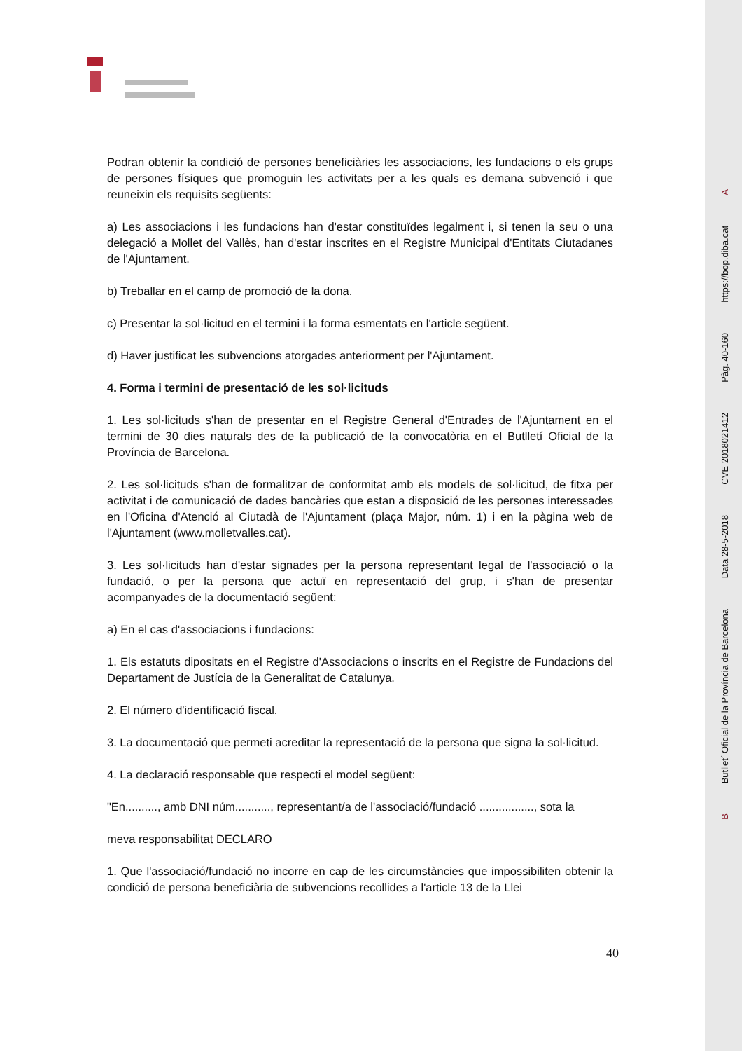Podran obtenir la condició de persones beneficiàries les associacions, les fundacions o els grups de persones físiques que promoguin les activitats per a les quals es demana subvenció i que reuneixin els requisits següents:
a) Les associacions i les fundacions han d'estar constituïdes legalment i, si tenen la seu o una delegació a Mollet del Vallès, han d'estar inscrites en el Registre Municipal d'Entitats Ciutadanes de l'Ajuntament.
b) Treballar en el camp de promoció de la dona.
c) Presentar la sol·licitud en el termini i la forma esmentats en l'article següent.
d) Haver justificat les subvencions atorgades anteriorment per l'Ajuntament.
4. Forma i termini de presentació de les sol·licituds
1. Les sol·licituds s'han de presentar en el Registre General d'Entrades de l'Ajuntament en el termini de 30 dies naturals des de la publicació de la convocatòria en el Butlletí Oficial de la Província de Barcelona.
2. Les sol·licituds s'han de formalitzar de conformitat amb els models de sol·licitud, de fitxa per activitat i de comunicació de dades bancàries que estan a disposició de les persones interessades en l'Oficina d'Atenció al Ciutadà de l'Ajuntament (plaça Major, núm. 1) i en la pàgina web de l'Ajuntament (www.molletvalles.cat).
3. Les sol·licituds han d'estar signades per la persona representant legal de l'associació o la fundació, o per la persona que actuï en representació del grup, i s'han de presentar acompanyades de la documentació següent:
a) En el cas d'associacions i fundacions:
1. Els estatuts dipositats en el Registre d'Associacions o inscrits en el Registre de Fundacions del Departament de Justícia de la Generalitat de Catalunya.
2. El número d'identificació fiscal.
3. La documentació que permeti acreditar la representació de la persona que signa la sol·licitud.
4. La declaració responsable que respecti el model següent:
"En.........., amb DNI núm..........., representant/a de l'associació/fundació ................., sota la
meva responsabilitat DECLARO
1. Que l'associació/fundació no incorre en cap de les circumstàncies que impossibiliten obtenir la condició de persona beneficiària de subvencions recollides a l'article 13 de la Llei
40
Ahttps://bop.diba.cat
Pàg. 40-160
CVE 2018021412
Data 28-5-2018
Butlletí Oficial de la Província de Barcelona
B